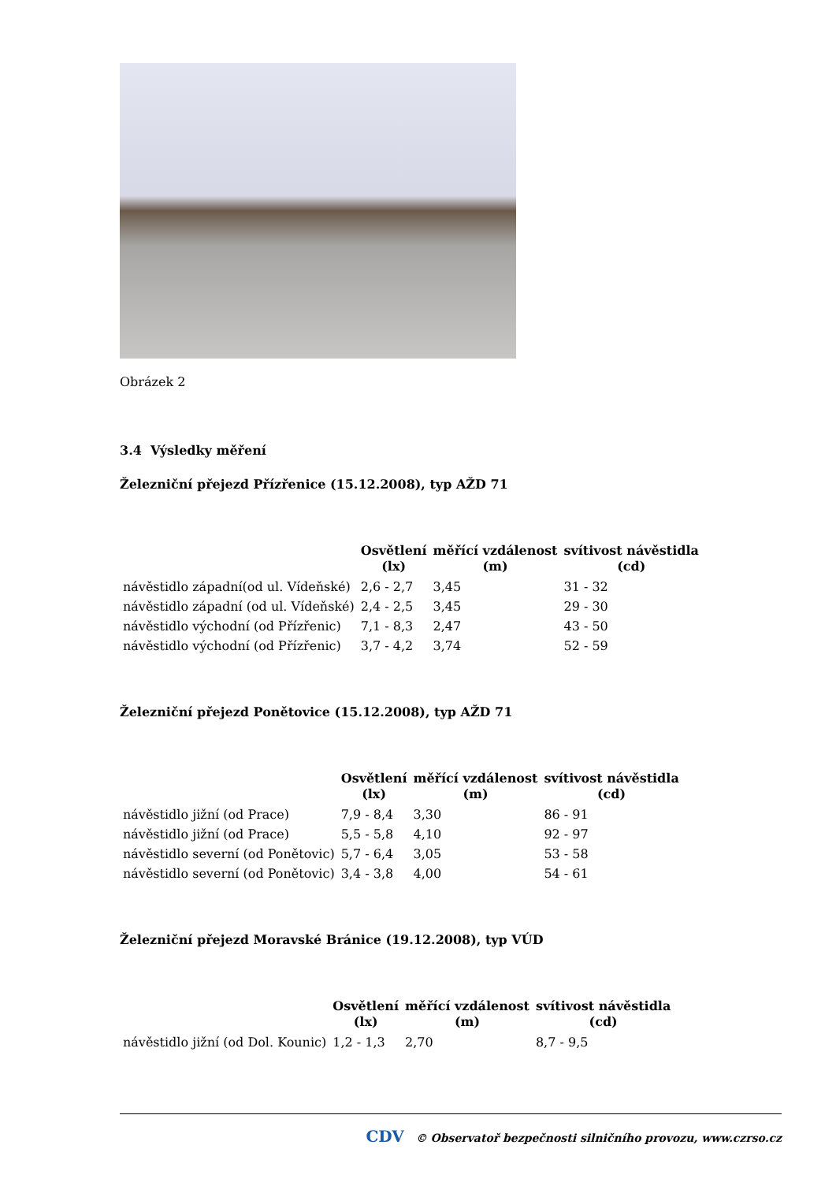Obrázek 2
3.4 Výsledky měření
Železniční přejezd Přízřenice (15.12.2008), typ AŽD 71
| | Osvětlení (lx) | měřící vzdálenost (m) | svítivost návěstidla (cd) |
| --- | --- | --- | --- |
| návěstidlo západní(od ul. Vídeňské) | 2,6 - 2,7 | 3,45 | 31 - 32 |
| návěstidlo západní (od ul. Vídeňské) | 2,4 - 2,5 | 3,45 | 29 - 30 |
| návěstidlo východní (od Přízřenic) | 7,1 - 8,3 | 2,47 | 43 - 50 |
| návěstidlo východní (od Přízřenic) | 3,7 - 4,2 | 3,74 | 52 - 59 |
Železniční přejezd Ponětovice (15.12.2008), typ AŽD 71
| | Osvětlení (lx) | měřící vzdálenost (m) | svítivost návěstidla (cd) |
| --- | --- | --- | --- |
| návěstidlo jižní (od Prace) | 7,9 - 8,4 | 3,30 | 86 - 91 |
| návěstidlo jižní (od Prace) | 5,5 - 5,8 | 4,10 | 92 - 97 |
| návěstidlo severní (od Ponětovic) | 5,7 - 6,4 | 3,05 | 53 - 58 |
| návěstidlo severní (od Ponětovic) | 3,4 - 3,8 | 4,00 | 54 - 61 |
Železniční přejezd Moravské Bránice (19.12.2008), typ VÚD
| | Osvětlení (lx) | měřící vzdálenost (m) | svítivost návěstidla (cd) |
| --- | --- | --- | --- |
| návěstidlo jižní (od Dol. Kounic) | 1,2 - 1,3 | 2,70 | 8,7 - 9,5 |
CDV © Observatoř bezpečnosti silničního provozu, www.czrso.cz